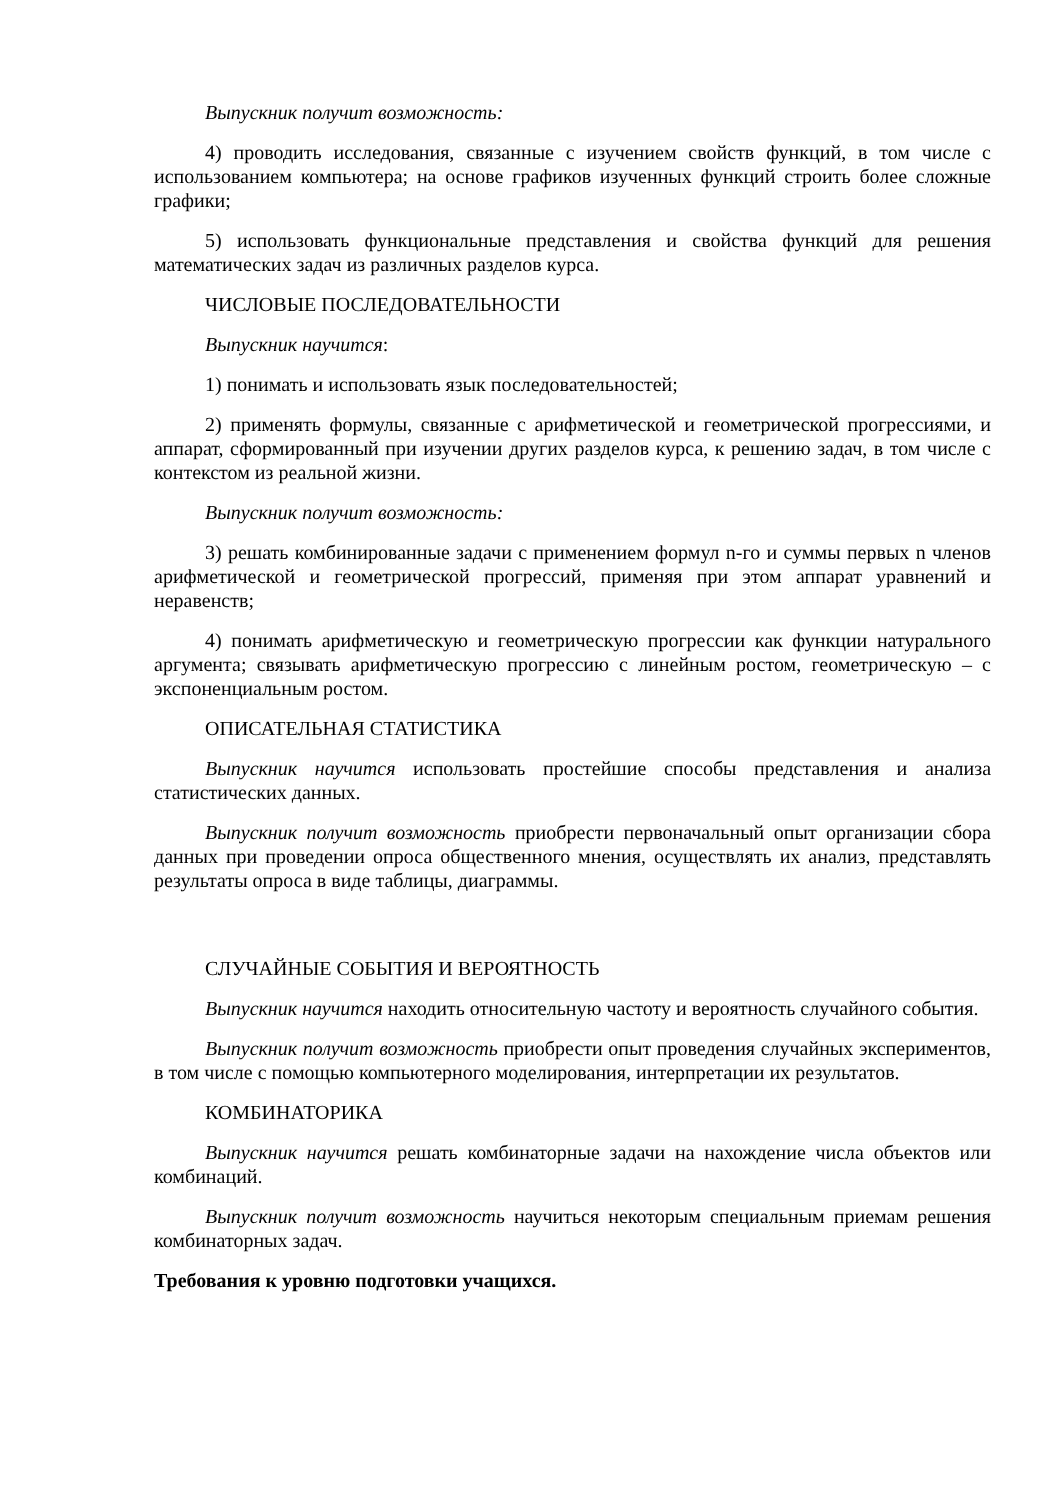Выпускник получит возможность:
4) проводить исследования, связанные с изучением свойств функций, в том числе с использованием компьютера; на основе графиков изученных функций строить более сложные графики;
5) использовать функциональные представления и свойства функций для решения математических задач из различных разделов курса.
ЧИСЛОВЫЕ ПОСЛЕДОВАТЕЛЬНОСТИ
Выпускник научится:
1) понимать и использовать язык последовательностей;
2) применять формулы, связанные с арифметической и геометрической прогрессиями, и аппарат, сформированный при изучении других разделов курса, к решению задач, в том числе с контекстом из реальной жизни.
Выпускник получит возможность:
3) решать комбинированные задачи с применением формул n-го и суммы первых n членов арифметической и геометрической прогрессий, применяя при этом аппарат уравнений и неравенств;
4) понимать арифметическую и геометрическую прогрессии как функции натурального аргумента; связывать арифметическую прогрессию с линейным ростом, геометрическую – с экспоненциальным ростом.
ОПИСАТЕЛЬНАЯ СТАТИСТИКА
Выпускник научится использовать простейшие способы представления и анализа статистических данных.
Выпускник получит возможность приобрести первоначальный опыт организации сбора данных при проведении опроса общественного мнения, осуществлять их анализ, представлять результаты опроса в виде таблицы, диаграммы.
СЛУЧАЙНЫЕ СОБЫТИЯ И ВЕРОЯТНОСТЬ
Выпускник научится находить относительную частоту и вероятность случайного события.
Выпускник получит возможность приобрести опыт проведения случайных экспериментов, в том числе с помощью компьютерного моделирования, интерпретации их результатов.
КОМБИНАТОРИКА
Выпускник научится решать комбинаторные задачи на нахождение числа объектов или комбинаций.
Выпускник получит возможность научиться некоторым специальным приемам решения комбинаторных задач.
Требования к уровню подготовки учащихся.